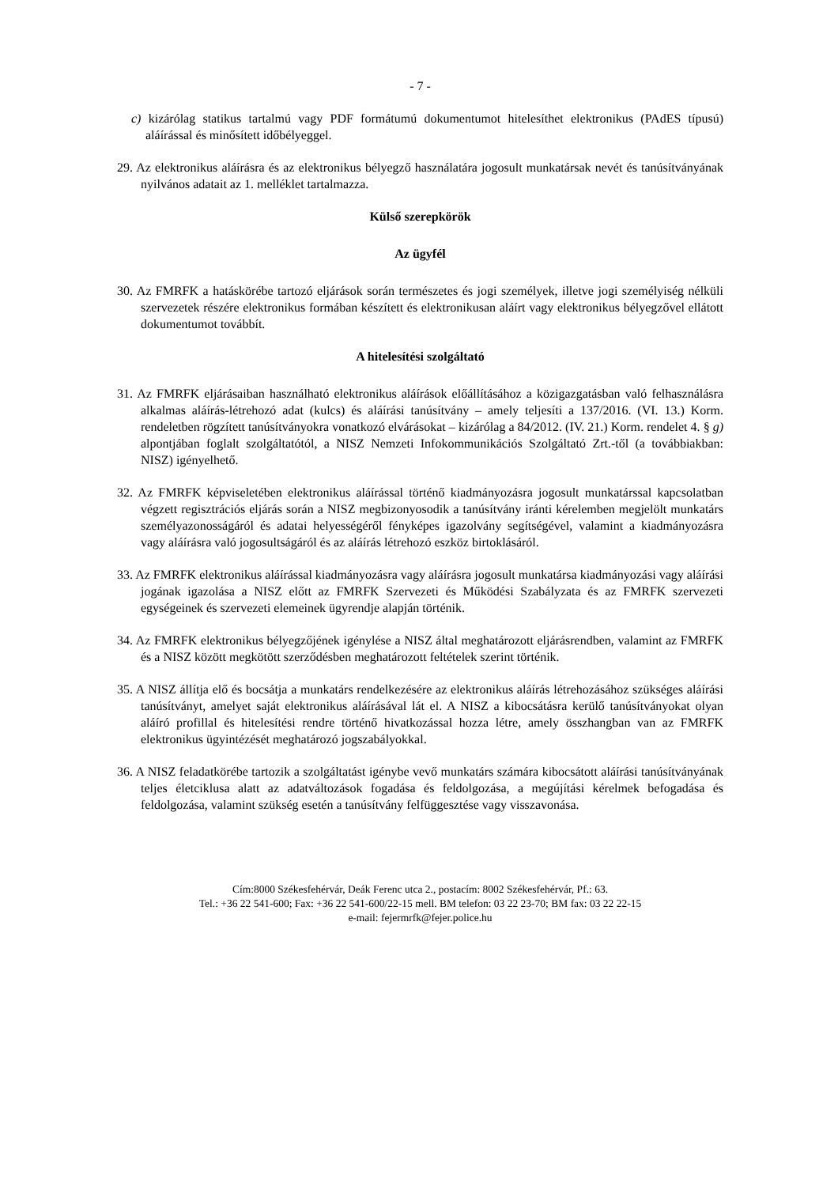- 7 -
c) kizárólag statikus tartalmú vagy PDF formátumú dokumentumot hitelesíthet elektronikus (PAdES típusú) aláírással és minősített időbélyeggel.
29. Az elektronikus aláírásra és az elektronikus bélyegző használatára jogosult munkatársak nevét és tanúsítványának nyilvános adatait az 1. melléklet tartalmazza.
Külső szerepkörök
Az ügyfél
30. Az FMRFK a hatáskörébe tartozó eljárások során természetes és jogi személyek, illetve jogi személyiség nélküli szervezetek részére elektronikus formában készített és elektronikusan aláírt vagy elektronikus bélyegzővel ellátott dokumentumot továbbít.
A hitelesítési szolgáltató
31. Az FMRFK eljárásaiban használható elektronikus aláírások előállításához a közigazgatásban való felhasználásra alkalmas aláírás-létrehozó adat (kulcs) és aláírási tanúsítvány – amely teljesíti a 137/2016. (VI. 13.) Korm. rendeletben rögzített tanúsítványokra vonatkozó elvárásokat – kizárólag a 84/2012. (IV. 21.) Korm. rendelet 4. § g) alpontjában foglalt szolgáltatótól, a NISZ Nemzeti Infokommunikációs Szolgáltató Zrt.-től (a továbbiakban: NISZ) igényelhető.
32. Az FMRFK képviseletében elektronikus aláírással történő kiadmányozásra jogosult munkatárssal kapcsolatban végzett regisztrációs eljárás során a NISZ megbizonyosodik a tanúsítvány iránti kérelemben megjelölt munkatárs személyazonosságáról és adatai helyességéről fényképes igazolvány segítségével, valamint a kiadmányozásra vagy aláírásra való jogosultságáról és az aláírás létrehozó eszköz birtoklásáról.
33. Az FMRFK elektronikus aláírással kiadmányozásra vagy aláírásra jogosult munkatársa kiadmányozási vagy aláírási jogának igazolása a NISZ előtt az FMRFK Szervezeti és Működési Szabályzata és az FMRFK szervezeti egységeinek és szervezeti elemeinek ügyrendje alapján történik.
34. Az FMRFK elektronikus bélyegzőjének igénylése a NISZ által meghatározott eljárásrendben, valamint az FMRFK és a NISZ között megkötött szerződésben meghatározott feltételek szerint történik.
35. A NISZ állítja elő és bocsátja a munkatárs rendelkezésére az elektronikus aláírás létrehozásához szükséges aláírási tanúsítványt, amelyet saját elektronikus aláírásával lát el. A NISZ a kibocsátásra kerülő tanúsítványokat olyan aláíró profillal és hitelesítési rendre történő hivatkozással hozza létre, amely összhangban van az FMRFK elektronikus ügyintézését meghatározó jogszabályokkal.
36. A NISZ feladatkörébe tartozik a szolgáltatást igénybe vevő munkatárs számára kibocsátott aláírási tanúsítványának teljes életciklusa alatt az adatváltozások fogadása és feldolgozása, a megújítási kérelmek befogadása és feldolgozása, valamint szükség esetén a tanúsítvány felfüggesztése vagy visszavonása.
Cím:8000 Székesfehérvár, Deák Ferenc utca 2., postacím: 8002 Székesfehérvár, Pf.: 63.
Tel.: +36 22 541-600; Fax: +36 22 541-600/22-15 mell. BM telefon: 03 22 23-70; BM fax: 03 22 22-15
e-mail: fejermrfk@fejer.police.hu